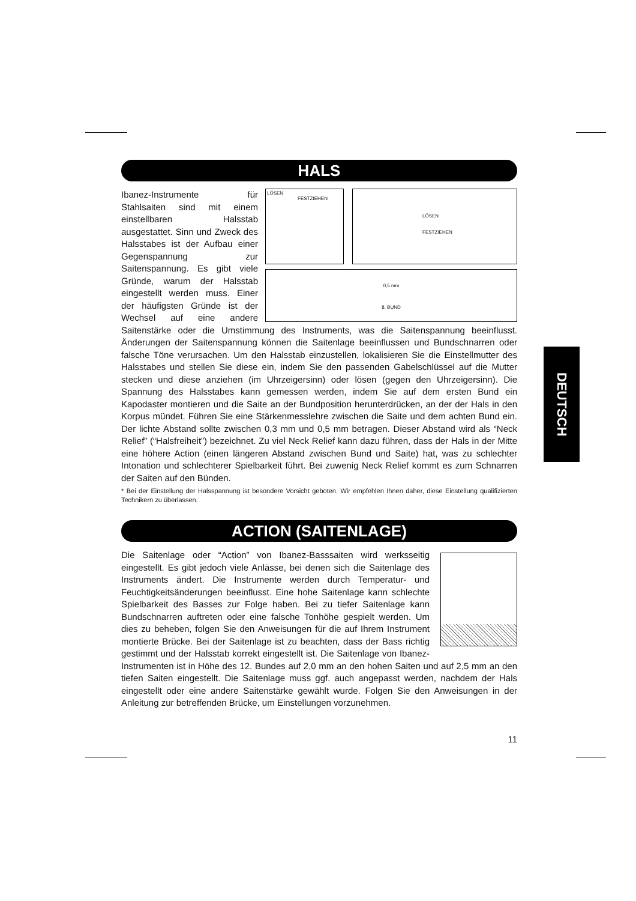DEUTSCH
HALS
LÖSEN
FESTZIEHEN
LÖSEN
FESTZIEHEN
0,5 mm
8. BUND
Ibanez-Instrumente für Stahlsaiten sind mit einem einstellbaren Halsstab ausgestattet. Sinn und Zweck des Halsstabes ist der Aufbau einer Gegenspannung zur Saitenspannung. Es gibt viele Gründe, warum der Halsstab eingestellt werden muss. Einer der häufigsten Gründe ist der Wechsel auf eine andere Saitenstärke oder die Umstimmung des Instruments, was die Saitenspannung beeinflusst. Änderungen der Saitenspannung können die Saitenlage beeinflussen und Bundschnarren oder falsche Töne verursachen. Um den Halsstab einzustellen, lokalisieren Sie die Einstellmutter des Halsstabes und stellen Sie diese ein, indem Sie den passenden Gabelschlüssel auf die Mutter stecken und diese anziehen (im Uhrzeigersinn) oder lösen (gegen den Uhrzeigersinn). Die Spannung des Halsstabes kann gemessen werden, indem Sie auf dem ersten Bund ein Kapodaster montieren und die Saite an der Bundposition herunterdrücken, an der der Hals in den Korpus mündet. Führen Sie eine Stärkenmesslehre zwischen die Saite und dem achten Bund ein. Der lichte Abstand sollte zwischen 0,3 mm und 0,5 mm betragen. Dieser Abstand wird als “Neck Relief” (“Halsfreiheit”) bezeichnet. Zu viel Neck Relief kann dazu führen, dass der Hals in der Mitte eine höhere Action (einen längeren Abstand zwischen Bund und Saite) hat, was zu schlechter Intonation und schlechterer Spielbarkeit führt. Bei zuwenig Neck Relief kommt es zum Schnarren der Saiten auf den Bünden.
* Bei der Einstellung der Halsspannung ist besondere Vorsicht geboten. Wir empfehlen Ihnen daher, diese Einstellung qualifizierten Technikern zu überlassen.
ACTION (SAITENLAGE)
Die Saitenlage oder “Action” von Ibanez-Basssaiten wird werksseitig eingestellt. Es gibt jedoch viele Anlässe, bei denen sich die Saitenlage des Instruments ändert. Die Instrumente werden durch Temperatur- und Feuchtigkeitsänderungen beeinflusst. Eine hohe Saitenlage kann schlechte Spielbarkeit des Basses zur Folge haben. Bei zu tiefer Saitenlage kann Bundschnarren auftreten oder eine falsche Tonhöhe gespielt werden. Um dies zu beheben, folgen Sie den Anweisungen für die auf Ihrem Instrument montierte Brücke. Bei der Saitenlage ist zu beachten, dass der Bass richtig gestimmt und der Halsstab korrekt eingestellt ist. Die Saitenlage von Ibanez-Instrumenten ist in Höhe des 12. Bundes auf 2,0 mm an den hohen Saiten und auf 2,5 mm an den tiefen Saiten eingestellt. Die Saitenlage muss ggf. auch angepasst werden, nachdem der Hals eingestellt oder eine andere Saitenstärke gewählt wurde. Folgen Sie den Anweisungen in der Anleitung zur betreffenden Brücke, um Einstellungen vorzunehmen.
11